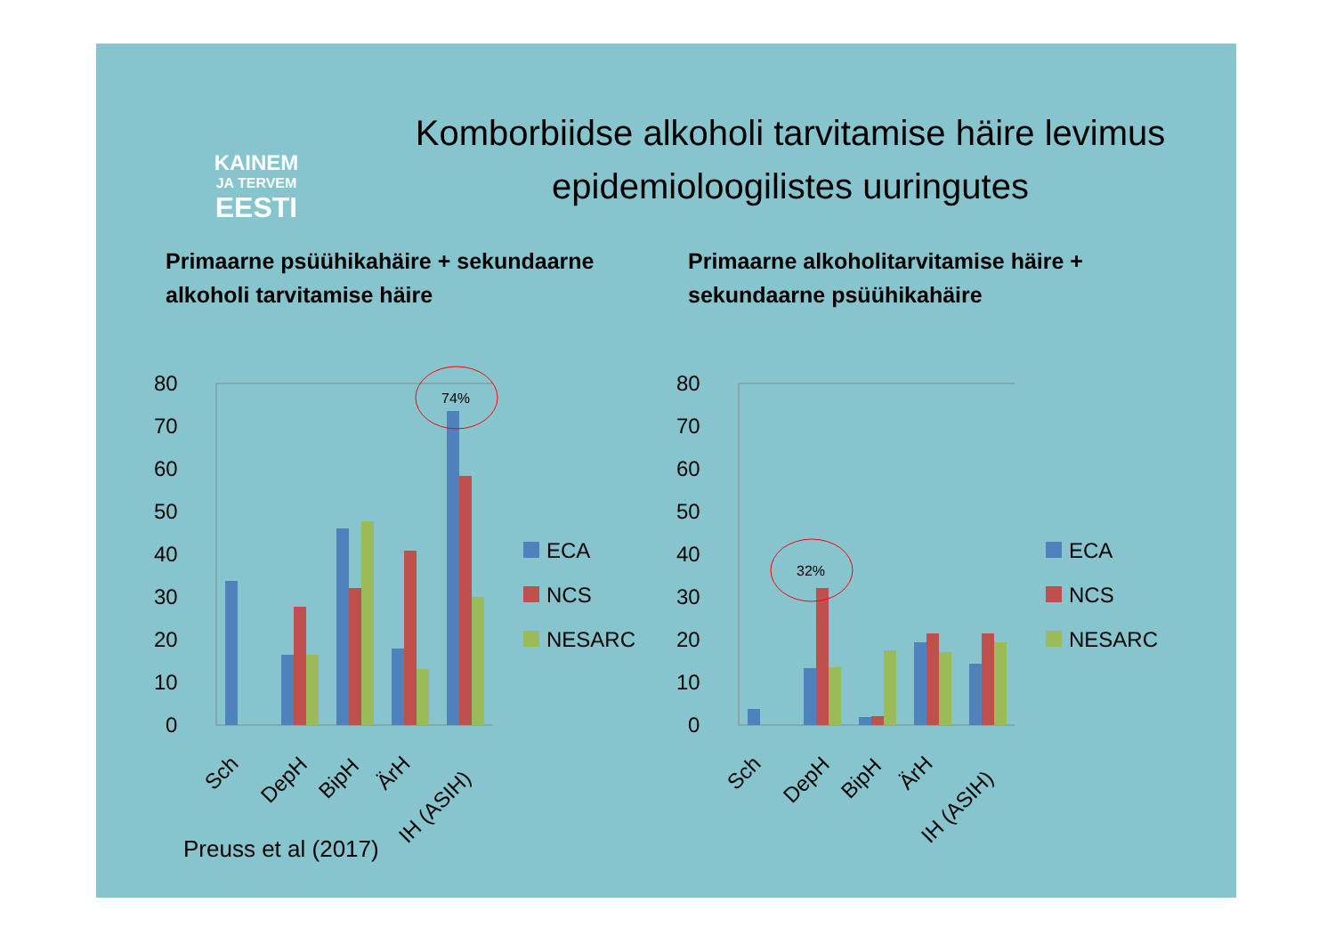KAINEM
JA TERVEM
EESTI
Komborbiidse alkoholi tarvitamise häire levimus epidemioloogilistes uuringutes
Primaarne psüühikahäire + sekundaarne alkoholi tarvitamise häire
Primaarne alkoholitarvitamise häire + sekundaarne psüühikahäire
80
70
60
50
40
30
20
10
0
74%
Sch
DepH
BipH
ÄrH
IH (ASIH)
ECA
NCS
NESARC
80
70
60
50
40
30
20
10
0
32%
Sch
DepH
BipH
ÄrH
IH (ASIH)
ECA
NCS
NESARC
Preuss et al (2017)